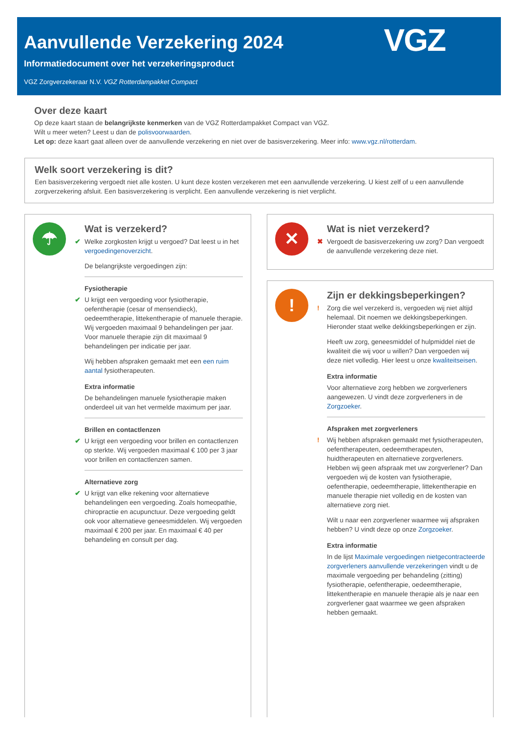Aanvullende Verzekering 2024
Informatiedocument over het verzekeringsproduct
VGZ Zorgverzekeraar N.V. VGZ Rotterdampakket Compact
VGZ
Over deze kaart
Op deze kaart staan de belangrijkste kenmerken van de VGZ Rotterdampakket Compact van VGZ.
Wilt u meer weten? Leest u dan de polisvoorwaarden.
Let op: deze kaart gaat alleen over de aanvullende verzekering en niet over de basisverzekering. Meer info: www.vgz.nl/rotterdam.
Welk soort verzekering is dit?
Een basisverzekering vergoedt niet alle kosten. U kunt deze kosten verzekeren met een aanvullende verzekering. U kiest zelf of u een aanvullende zorgverzekering afsluit. Een basisverzekering is verplicht. Een aanvullende verzekering is niet verplicht.
☂
Wat is verzekerd?
✔ Welke zorgkosten krijgt u vergoed? Dat leest u in het vergoedingenoverzicht.
De belangrijkste vergoedingen zijn:
Fysiotherapie
✔ U krijgt een vergoeding voor fysiotherapie, oefentherapie (cesar of mensendieck), oedeemtherapie, littekentherapie of manuele therapie. Wij vergoeden maximaal 9 behandelingen per jaar. Voor manuele therapie zijn dit maximaal 9 behandelingen per indicatie per jaar.
Wij hebben afspraken gemaakt met een een ruim aantal fysiotherapeuten.
Extra informatie
De behandelingen manuele fysiotherapie maken onderdeel uit van het vermelde maximum per jaar.
Brillen en contactlenzen
✔ U krijgt een vergoeding voor brillen en contactlenzen op sterkte. Wij vergoeden maximaal € 100 per 3 jaar voor brillen en contactlenzen samen.
Alternatieve zorg
✔ U krijgt van elke rekening voor alternatieve behandelingen een vergoeding. Zoals homeopathie, chiropractie en acupunctuur. Deze vergoeding geldt ook voor alternatieve geneesmiddelen. Wij vergoeden maximaal € 200 per jaar. En maximaal € 40 per behandeling en consult per dag.
✕
Wat is niet verzekerd?
✖ Vergoedt de basisverzekering uw zorg? Dan vergoedt de aanvullende verzekering deze niet.
!
Zijn er dekkingsbeperkingen?
! Zorg die wel verzekerd is, vergoeden wij niet altijd helemaal. Dit noemen we dekkingsbeperkingen. Hieronder staat welke dekkingsbeperkingen er zijn.
Heeft uw zorg, geneesmiddel of hulpmiddel niet de kwaliteit die wij voor u willen? Dan vergoeden wij deze niet volledig. Hier leest u onze kwaliteitseisen.
Extra informatie
Voor alternatieve zorg hebben we zorgverleners aangewezen. U vindt deze zorgverleners in de Zorgzoeker.
Afspraken met zorgverleners
! Wij hebben afspraken gemaakt met fysiotherapeuten, oefentherapeuten, oedeemtherapeuten, huidtherapeuten en alternatieve zorgverleners. Hebben wij geen afspraak met uw zorgverlener? Dan vergoeden wij de kosten van fysiotherapie, oefentherapie, oedeemtherapie, littekentherapie en manuele therapie niet volledig en de kosten van alternatieve zorg niet.
Wilt u naar een zorgverlener waarmee wij afspraken hebben? U vindt deze op onze Zorgzoeker.
Extra informatie
In de lijst Maximale vergoedingen nietgecontracteerde zorgverleners aanvullende verzekeringen vindt u de maximale vergoeding per behandeling (zitting) fysiotherapie, oefentherapie, oedeemtherapie, littekentherapie en manuele therapie als je naar een zorgverlener gaat waarmee we geen afspraken hebben gemaakt.